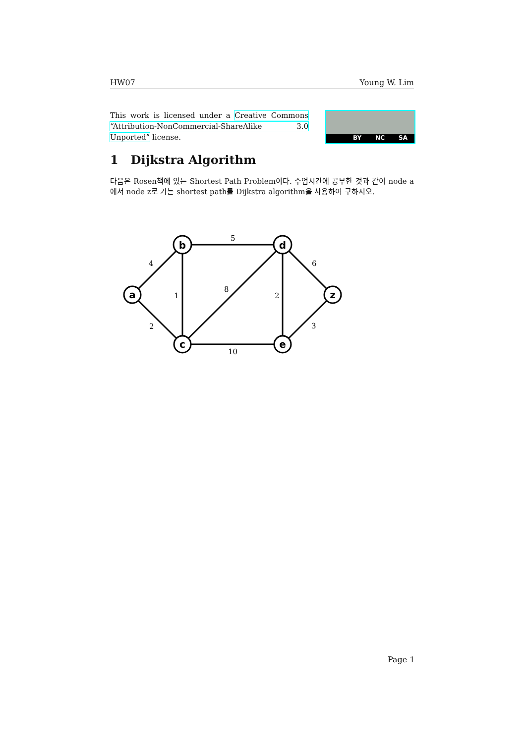HW07 Young W. Lim
This work is licensed under a Creative Commons “Attribution-NonCommercial-ShareAlike 3.0 Unported” license.
BY NC SA
1 Dijkstra Algorithm
다음은 Rosen책에 있는 Shortest Path Problem이다. 수업시간에 공부한 것과 같이 node a에서 node z로 가는 shortest path를 Dijkstra algorithm을 사용하여 구하시오.
a
b
c
d
e
z
4
5
6
1
8
2
2
3
10
Page 1